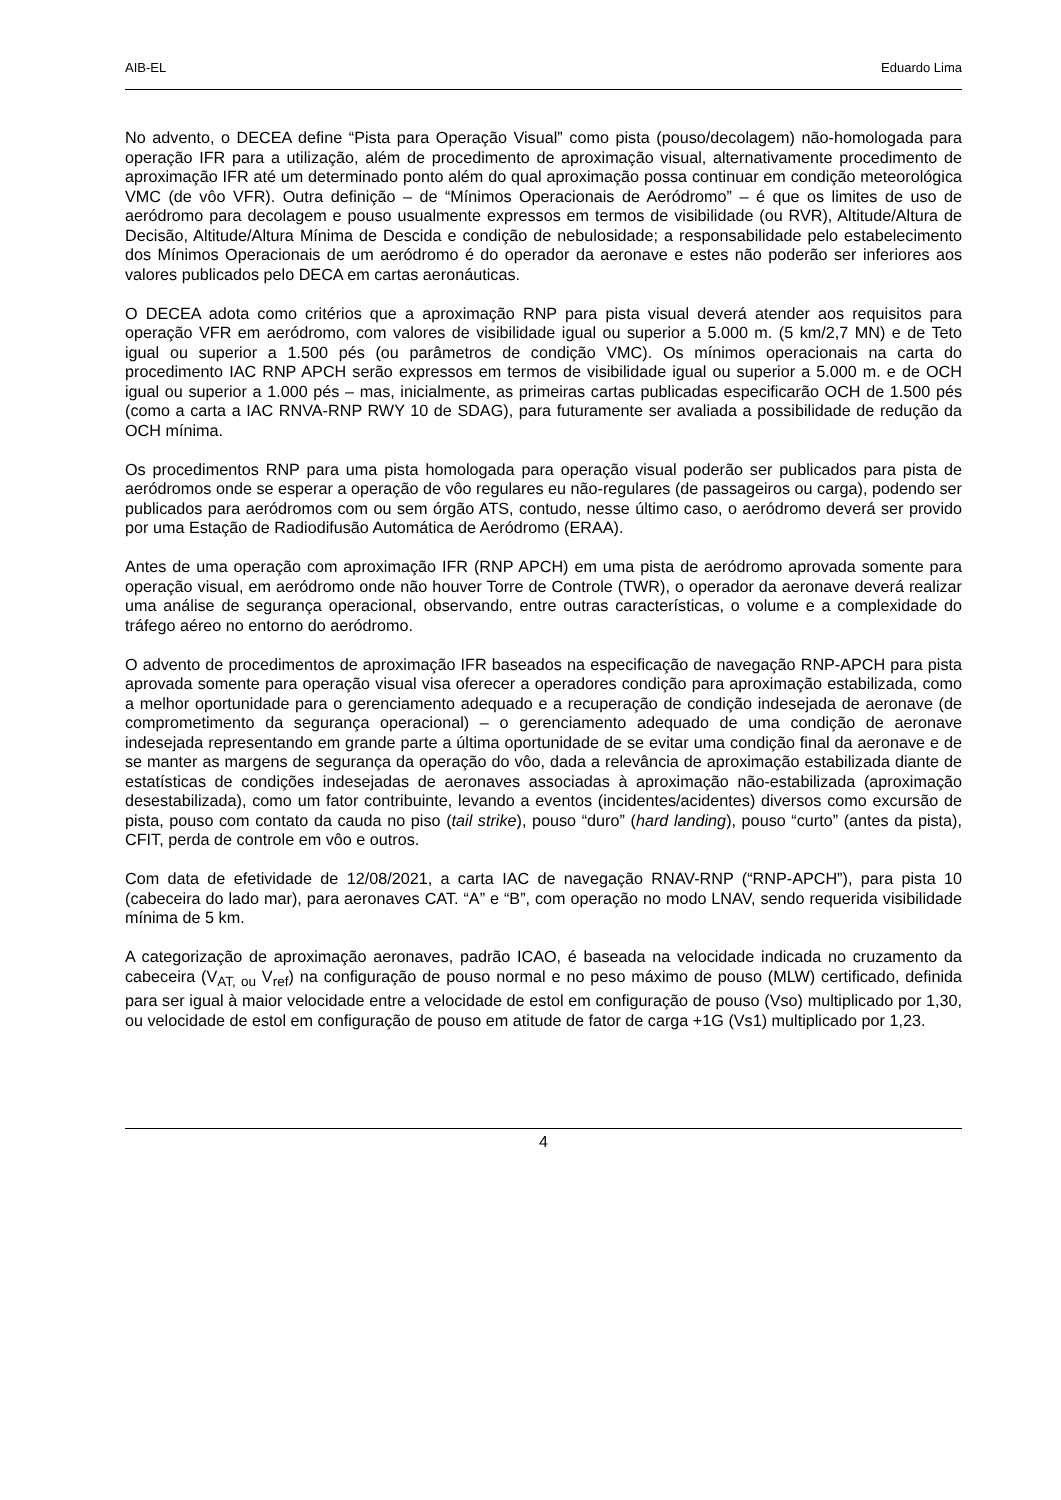AIB-EL Eduardo Lima
No advento, o DECEA define “Pista para Operação Visual” como pista (pouso/decolagem) não-homologada para operação IFR para a utilização, além de procedimento de aproximação visual, alternativamente procedimento de aproximação IFR até um determinado ponto além do qual aproximação possa continuar em condição meteorológica VMC (de vôo VFR). Outra definição – de “Mínimos Operacionais de Aeródromo” – é que os limites de uso de aeródromo para decolagem e pouso usualmente expressos em termos de visibilidade (ou RVR), Altitude/Altura de Decisão, Altitude/Altura Mínima de Descida e condição de nebulosidade; a responsabilidade pelo estabelecimento dos Mínimos Operacionais de um aeródromo é do operador da aeronave e estes não poderão ser inferiores aos valores publicados pelo DECA em cartas aeronáuticas.
O DECEA adota como critérios que a aproximação RNP para pista visual deverá atender aos requisitos para operação VFR em aeródromo, com valores de visibilidade igual ou superior a 5.000 m. (5 km/2,7 MN) e de Teto igual ou superior a 1.500 pés (ou parâmetros de condição VMC). Os mínimos operacionais na carta do procedimento IAC RNP APCH serão expressos em termos de visibilidade igual ou superior a 5.000 m. e de OCH igual ou superior a 1.000 pés – mas, inicialmente, as primeiras cartas publicadas especificarão OCH de 1.500 pés (como a carta a IAC RNVA-RNP RWY 10 de SDAG), para futuramente ser avaliada a possibilidade de redução da OCH mínima.
Os procedimentos RNP para uma pista homologada para operação visual poderão ser publicados para pista de aeródromos onde se esperar a operação de vôo regulares eu não-regulares (de passageiros ou carga), podendo ser publicados para aeródromos com ou sem órgão ATS, contudo, nesse último caso, o aeródromo deverá ser provido por uma Estação de Radiodifusão Automática de Aeródromo (ERAA).
Antes de uma operação com aproximação IFR (RNP APCH) em uma pista de aeródromo aprovada somente para operação visual, em aeródromo onde não houver Torre de Controle (TWR), o operador da aeronave deverá realizar uma análise de segurança operacional, observando, entre outras características, o volume e a complexidade do tráfego aéreo no entorno do aeródromo.
O advento de procedimentos de aproximação IFR baseados na especificação de navegação RNP-APCH para pista aprovada somente para operação visual visa oferecer a operadores condição para aproximação estabilizada, como a melhor oportunidade para o gerenciamento adequado e a recuperação de condição indesejada de aeronave (de comprometimento da segurança operacional) – o gerenciamento adequado de uma condição de aeronave indesejada representando em grande parte a última oportunidade de se evitar uma condição final da aeronave e de se manter as margens de segurança da operação do vôo, dada a relevância de aproximação estabilizada diante de estatísticas de condições indesejadas de aeronaves associadas à aproximação não-estabilizada (aproximação desestabilizada), como um fator contribuinte, levando a eventos (incidentes/acidentes) diversos como excursão de pista, pouso com contato da cauda no piso (tail strike), pouso “duro” (hard landing), pouso “curto” (antes da pista), CFIT, perda de controle em vôo e outros.
Com data de efetividade de 12/08/2021, a carta IAC de navegação RNAV-RNP (“RNP-APCH”), para pista 10 (cabeceira do lado mar), para aeronaves CAT. “A” e “B”, com operação no modo LNAV, sendo requerida visibilidade mínima de 5 km.
A categorização de aproximação aeronaves, padrão ICAO, é baseada na velocidade indicada no cruzamento da cabeceira (V<sub>AT, ou</sub> V<sub>ref</sub>) na configuração de pouso normal e no peso máximo de pouso (MLW) certificado, definida para ser igual à maior velocidade entre a velocidade de estol em configuração de pouso (Vso) multiplicado por 1,30, ou velocidade de estol em configuração de pouso em atitude de fator de carga +1G (Vs1) multiplicado por 1,23.
4